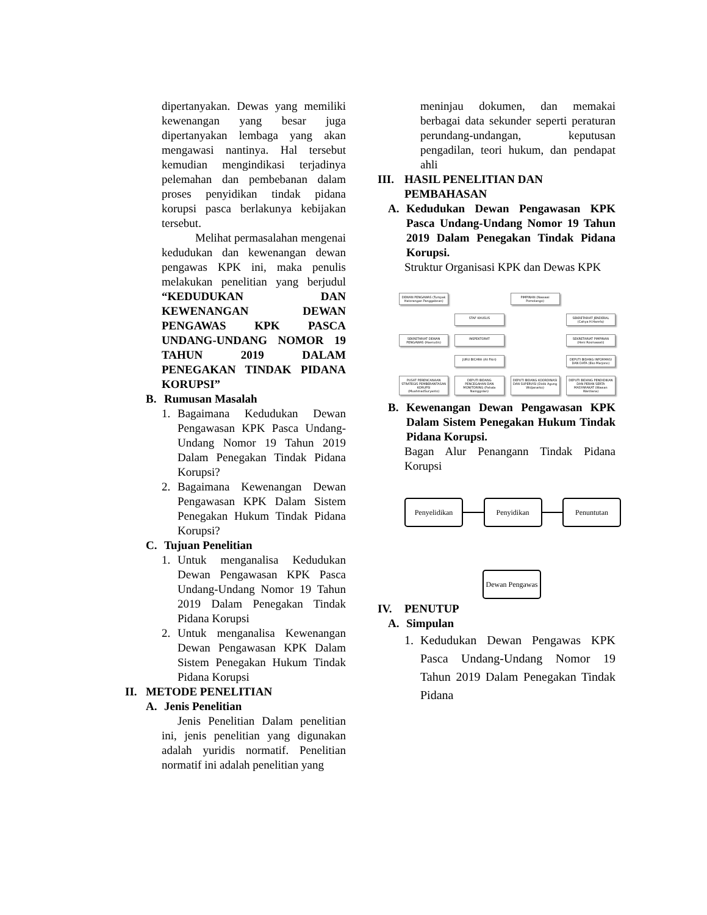dipertanyakan. Dewas yang memiliki kewenangan yang besar juga dipertanyakan lembaga yang akan mengawasi nantinya. Hal tersebut kemudian mengindikasi terjadinya pelemahan dan pembebanan dalam proses penyidikan tindak pidana korupsi pasca berlakunya kebijakan tersebut.
Melihat permasalahan mengenai kedudukan dan kewenangan dewan pengawas KPK ini, maka penulis melakukan penelitian yang berjudul “KEDUDUKAN DAN KEWENANGAN DEWAN PENGAWAS KPK PASCA UNDANG-UNDANG NOMOR 19 TAHUN 2019 DALAM PENEGAKAN TINDAK PIDANA KORUPSI”
B. Rumusan Masalah
1. Bagaimana Kedudukan Dewan Pengawasan KPK Pasca Undang-Undang Nomor 19 Tahun 2019 Dalam Penegakan Tindak Pidana Korupsi?
2. Bagaimana Kewenangan Dewan Pengawasan KPK Dalam Sistem Penegakan Hukum Tindak Pidana Korupsi?
C. Tujuan Penelitian
1. Untuk menganalisa Kedudukan Dewan Pengawasan KPK Pasca Undang-Undang Nomor 19 Tahun 2019 Dalam Penegakan Tindak Pidana Korupsi
2. Untuk menganalisa Kewenangan Dewan Pengawasan KPK Dalam Sistem Penegakan Hukum Tindak Pidana Korupsi
II. METODE PENELITIAN
A. Jenis Penelitian
Jenis Penelitian Dalam penelitian ini, jenis penelitian yang digunakan adalah yuridis normatif. Penelitian normatif ini adalah penelitian yang
meninjau dokumen, dan memakai berbagai data sekunder seperti peraturan perundang-undangan, keputusan pengadilan, teori hukum, dan pendapat ahli
III. HASIL PENELITIAN DAN PEMBAHASAN
A. Kedudukan Dewan Pengawasan KPK Pasca Undang-Undang Nomor 19 Tahun 2019 Dalam Penegakan Tindak Pidana Korupsi.
Struktur Organisasi KPK dan Dewas KPK
DEWAN PENGAWAS (Tumpak Hatorangan Panggabean)
PIMPINAN (Nawawi Pomolango)
STAF KHUSUS
SEKRETARIAT JENDERAL (Cahya H.Harefa)
SEKRETARIAT DEWAN PENGAWAS (Haerudin)
INSPEKTORAT
SEKRETARIAT PIMPINAN (Heni Rosmawati)
JURU BICARA (Ali Fikri)
DEPUTI BIDANG INFORMASI DAN DATA (Eko Marjono)
PUSAT PERENCANAAN STRATEGIS PEMBERANTASAN KORUPSI (MuahmadSuryanto)
DEPUTI BIDANG PENCEGAHAN DAN MONITORING (Pahala Nainggolan)
DEPUTI BIDANG KOORDINASI DAN SUPERVISI (Didik Agung Widjanarko)
DEPUTI BIDANG PENDIDIKAN DAN PERAN SERTA MASYARAKAT (Wawan Wardiana)
B. Kewenangan Dewan Pengawasan KPK Dalam Sistem Penegakan Hukum Tindak Pidana Korupsi.
Bagan Alur Penangann Tindak Pidana Korupsi
Penyelidikan Penyidikan Penuntutan
Dewan Pengawas
IV. PENUTUP
A. Simpulan
1. Kedudukan Dewan Pengawas KPK Pasca Undang-Undang Nomor 19 Tahun 2019 Dalam Penegakan Tindak Pidana